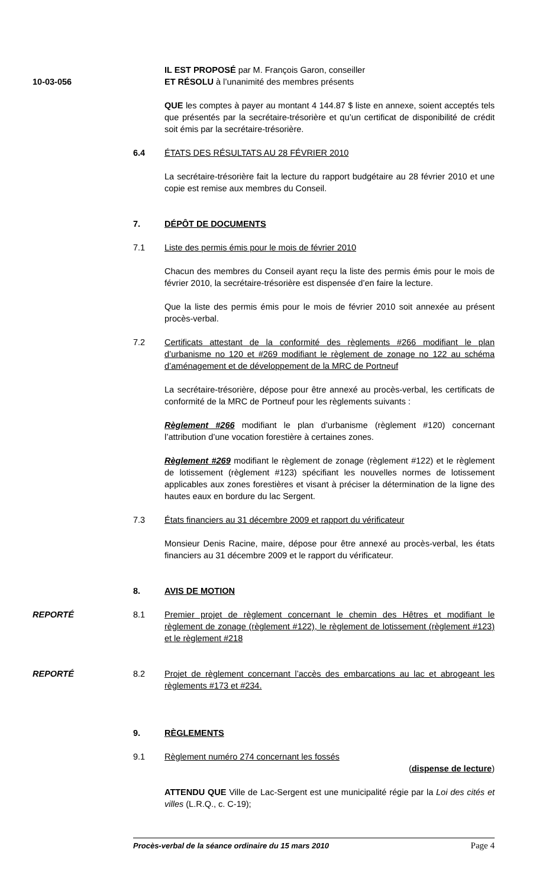IL EST PROPOSÉ par M. François Garon, conseiller
10-03-056 ET RÉSOLU à l’unanimité des membres présents
QUE les comptes à payer au montant 4 144.87 $ liste en annexe, soient acceptés tels que présentés par la secrétaire-trésorière et qu’un certificat de disponibilité de crédit soit émis par la secrétaire-trésorière.
6.4 ÉTATS DES RÉSULTATS AU 28 FÉVRIER 2010
La secrétaire-trésorière fait la lecture du rapport budgétaire au 28 février 2010 et une copie est remise aux membres du Conseil.
7. DÉPÔT DE DOCUMENTS
7.1 Liste des permis émis pour le mois de février 2010
Chacun des membres du Conseil ayant reçu la liste des permis émis pour le mois de février 2010, la secrétaire-trésorière est dispensée d’en faire la lecture.
Que la liste des permis émis pour le mois de février 2010 soit annexée au présent procès-verbal.
7.2 Certificats attestant de la conformité des règlements #266 modifiant le plan d’urbanisme no 120 et #269 modifiant le règlement de zonage no 122 au schéma d’aménagement et de développement de la MRC de Portneuf
La secrétaire-trésorière, dépose pour être annexé au procès-verbal, les certificats de conformité de la MRC de Portneuf pour les règlements suivants :
Règlement #266 modifiant le plan d’urbanisme (règlement #120) concernant l’attribution d’une vocation forestière à certaines zones.
Règlement #269 modifiant le règlement de zonage (règlement #122) et le règlement de lotissement (règlement #123) spécifiant les nouvelles normes de lotissement applicables aux zones forestières et visant à préciser la détermination de la ligne des hautes eaux en bordure du lac Sergent.
7.3 États financiers au 31 décembre 2009 et rapport du vérificateur
Monsieur Denis Racine, maire, dépose pour être annexé au procès-verbal, les états financiers au 31 décembre 2009 et le rapport du vérificateur.
8. AVIS DE MOTION
REPORTÉ 8.1 Premier projet de règlement concernant le chemin des Hêtres et modifiant le règlement de zonage (règlement #122), le règlement de lotissement (règlement #123) et le règlement #218
REPORTÉ 8.2 Projet de règlement concernant l’accès des embarcations au lac et abrogeant les règlements #173 et #234.
9. RÈGLEMENTS
9.1 Règlement numéro 274 concernant les fossés
(dispense de lecture)
ATTENDU QUE Ville de Lac-Sergent est une municipalité régie par la Loi des cités et villes (L.R.Q., c. C-19);
Procès-verbal de la séance ordinaire du 15 mars 2010 Page 4